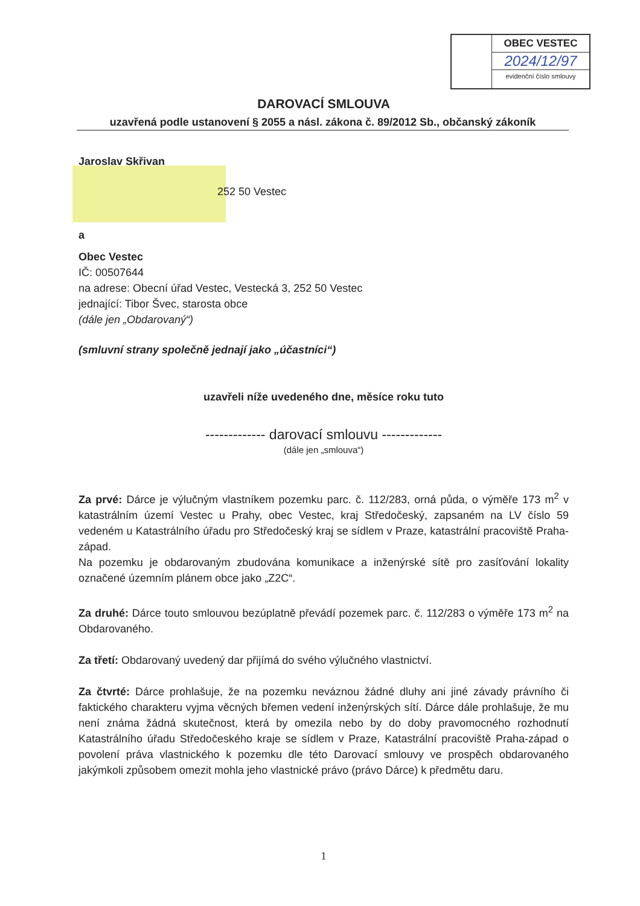OBEC VESTEC
2024/12/97
evidenční číslo smlouvy
DAROVACÍ SMLOUVA
uzavřená podle ustanovení § 2055 a násl. zákona č. 89/2012 Sb., občanský zákoník
Jaroslav Skřivan
252 50 Vestec
a
Obec Vestec
IČ: 00507644
na adrese: Obecní úřad Vestec, Vestecká 3, 252 50 Vestec
jednající: Tibor Švec, starosta obce
(dále jen „Obdarovaný“)
(smluvní strany společně jednají jako „účastníci“)
uzavřeli níže uvedeného dne, měsíce roku tuto
------------- darovací smlouvu -------------
(dále jen „smlouva“)
Za prvé: Dárce je výlučným vlastníkem pozemku parc. č. 112/283, orná půda, o výměře 173 m<sup>2</sup> v katastrálním území Vestec u Prahy, obec Vestec, kraj Středočeský, zapsaném na LV číslo 59 vedeném u Katastrálního úřadu pro Středočeský kraj se sídlem v Praze, katastrální pracoviště Praha-západ.
Na pozemku je obdarovaným zbudována komunikace a inženýrské sítě pro zasíťování lokality označené územním plánem obce jako „Z2C“.
Za druhé: Dárce touto smlouvou bezúplatně převádí pozemek parc. č. 112/283 o výměře 173 m<sup>2</sup> na Obdarovaného.
Za třetí: Obdarovaný uvedený dar přijímá do svého výlučného vlastnictví.
Za čtvrté: Dárce prohlašuje, že na pozemku neváznou žádné dluhy ani jiné závady právního či faktického charakteru vyjma věcných břemen vedení inženýrských sítí. Dárce dále prohlašuje, že mu není známa žádná skutečnost, která by omezila nebo by do doby pravomocného rozhodnutí Katastrálního úřadu Středočeského kraje se sídlem v Praze, Katastrální pracoviště Praha-západ o povolení práva vlastnického k pozemku dle této Darovací smlouvy ve prospěch obdarovaného jakýmkoli způsobem omezit mohla jeho vlastnické právo (právo Dárce) k předmětu daru.
1